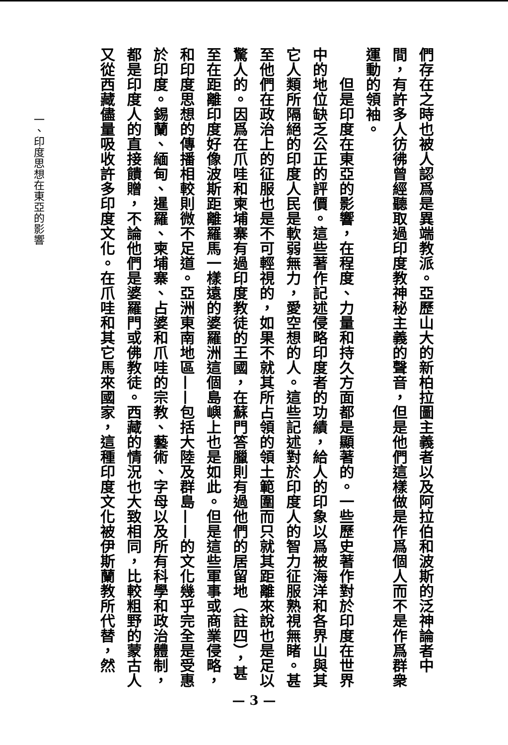們存在之時也被人認爲是異端教派。亞歷山大的新柏拉圖主義者以及阿拉伯和波斯的泛神論者中間，有許多人彷彿曾經聽取過印度教神秘主義的聲音，但是他們這樣做是作爲個人而不是作爲群衆運動的領袖。
但是印度在東亞的影響，在程度、力量和持久方面都是顯著的。一些歷史著作對於印度在世界中的地位缺乏公正的評價。這些著作記述侵略印度者的功績，給人的印象以爲被海洋和各界山與其它人類所隔絕的印度人民是軟弱無力，愛空想的人。這些記述對於印度人的智力征服熟視無睹。甚至他們在政治上的征服也是不可輕視的，如果不就其所占領的領土範圍而只就其距離來說也是足以驚人的。因爲在爪哇和柬埔寨有過印度教徒的王國，在蘇門答臘則有過他們的居留地（註四），甚至在距離印度好像波斯距離羅馬一樣遠的婆羅洲這個島嶼上也是如此。但是這些軍事或商業侵略，和印度思想的傳播相較則微不足道。亞洲東南地區——包括大陸及群島——的文化幾乎完全是受惠於印度。錫蘭、緬甸、暹羅、柬埔寨、占婆和爪哇的宗教、藝術、字母以及所有科學和政治體制，都是印度人的直接饋贈，不論他們是婆羅門或佛教徒。西藏的情況也大致相同，比較粗野的蒙古人又從西藏儘量吸收許多印度文化。在爪哇和其它馬來國家，這種印度文化被伊斯蘭教所代替，然
一、印度思想在東亞的影響
— 3 —